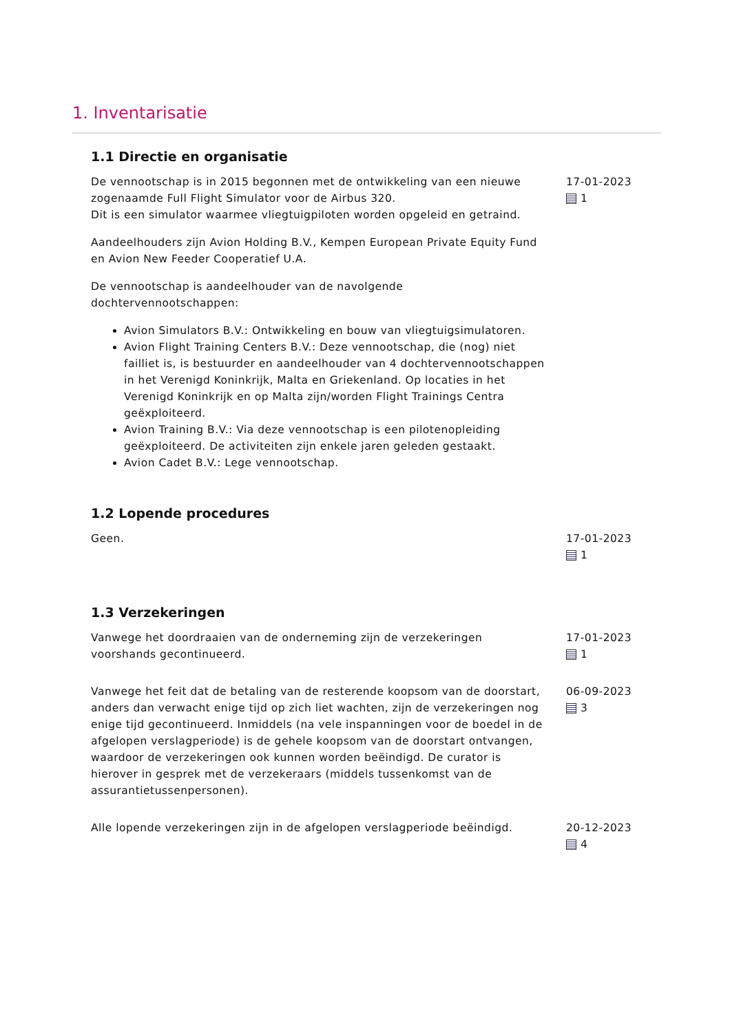1. Inventarisatie
1.1 Directie en organisatie
De vennootschap is in 2015 begonnen met de ontwikkeling van een nieuwe zogenaamde Full Flight Simulator voor de Airbus 320.
Dit is een simulator waarmee vliegtuigpiloten worden opgeleid en getraind.
Aandeelhouders zijn Avion Holding B.V., Kempen European Private Equity Fund en Avion New Feeder Cooperatief U.A.
De vennootschap is aandeelhouder van de navolgende dochtervennootschappen:
Avion Simulators B.V.: Ontwikkeling en bouw van vliegtuigsimulatoren.
Avion Flight Training Centers B.V.: Deze vennootschap, die (nog) niet failliet is, is bestuurder en aandeelhouder van 4 dochtervennootschappen in het Verenigd Koninkrijk, Malta en Griekenland. Op locaties in het Verenigd Koninkrijk en op Malta zijn/worden Flight Trainings Centra geëxploiteerd.
Avion Training B.V.: Via deze vennootschap is een pilotenopleiding geëxploiteerd. De activiteiten zijn enkele jaren geleden gestaakt.
Avion Cadet B.V.: Lege vennootschap.
17-01-2023
1
1.2 Lopende procedures
Geen. 17-01-2023
1
1.3 Verzekeringen
Vanwege het doordraaien van de onderneming zijn de verzekeringen voorshands gecontinueerd.
17-01-2023
1
Vanwege het feit dat de betaling van de resterende koopsom van de doorstart, anders dan verwacht enige tijd op zich liet wachten, zijn de verzekeringen nog enige tijd gecontinueerd. Inmiddels (na vele inspanningen voor de boedel in de afgelopen verslagperiode) is de gehele koopsom van de doorstart ontvangen, waardoor de verzekeringen ook kunnen worden beëindigd. De curator is hierover in gesprek met de verzekeraars (middels tussenkomst van de assurantietussenpersonen).
06-09-2023
3
Alle lopende verzekeringen zijn in de afgelopen verslagperiode beëindigd.
20-12-2023
4